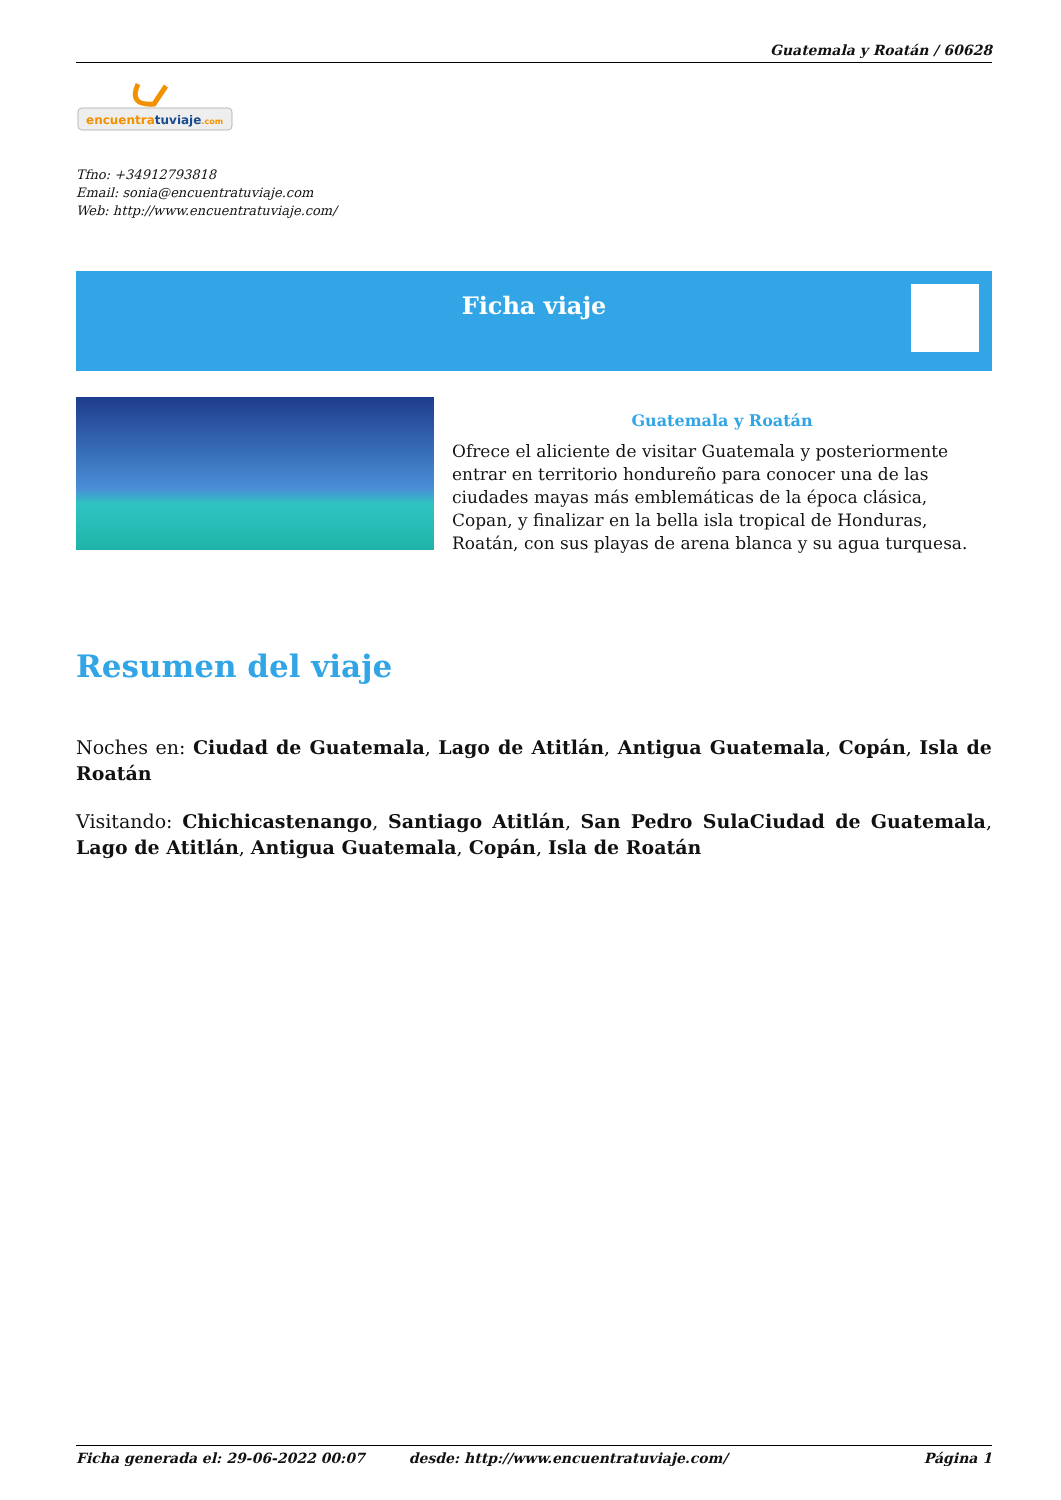Guatemala y Roatán / 60628
encuentratuviaje.com
Tfno: +34912793818
Email: sonia@encuentratuviaje.com
Web: http://www.encuentratuviaje.com/
Ficha viaje
Guatemala y Roatán
Ofrece el aliciente de visitar Guatemala y posteriormente entrar en territorio hondureño para conocer una de las ciudades mayas más emblemáticas de la época clásica, Copan, y finalizar en la bella isla tropical de Honduras, Roatán, con sus playas de arena blanca y su agua turquesa.
Resumen del viaje
Noches en: Ciudad de Guatemala, Lago de Atitlán, Antigua Guatemala, Copán, Isla de Roatán
Visitando: Chichicastenango, Santiago Atitlán, San Pedro SulaCiudad de Guatemala, Lago de Atitlán, Antigua Guatemala, Copán, Isla de Roatán
Ficha generada el: 29-06-2022 00:07 desde: http://www.encuentratuviaje.com/ Página 1